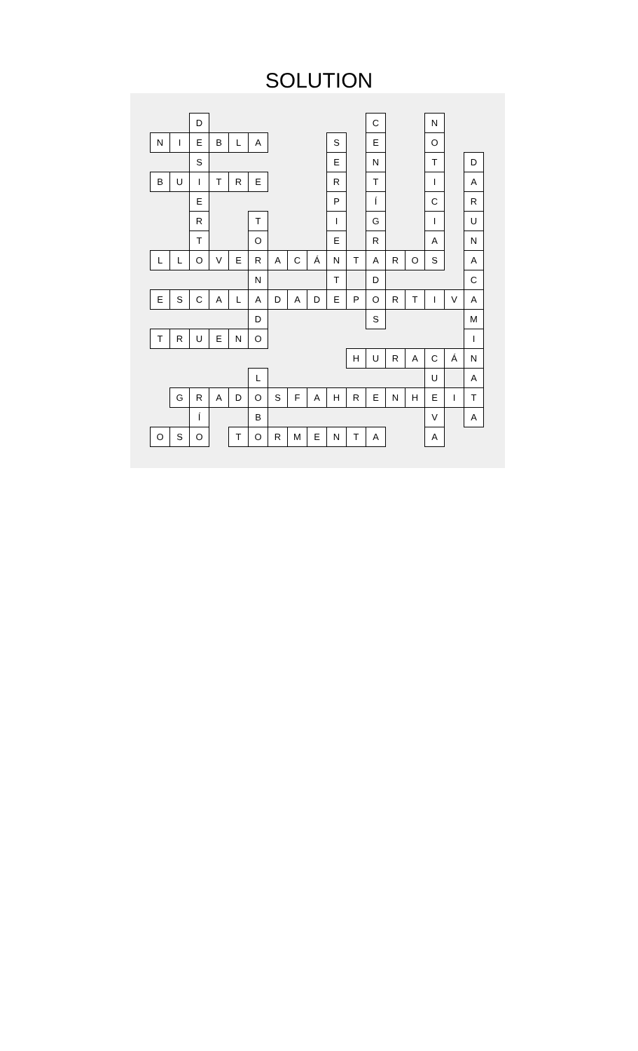SOLUTION
| | | D | | | | | | | | | C | | | N | | |
| N | I | E | B | L | A | | | | S | | E | | | O | | |
| | | S | | | | | | | E | | N | | | T | | D |
| B | U | I | T | R | E | | | | R | | T | | | I | | A |
| | | E | | | | | | | P | | Í | | | C | | R |
| | | R | | | T | | | | I | | G | | | I | | U |
| | | T | | | O | | | | E | | R | | | A | | N |
| L | L | O | V | E | R | A | C | Á | N | T | A | R | O | S | | A |
| | | | | | N | | | | T | | D | | | | | C |
| E | S | C | A | L | A | D | A | D | E | P | O | R | T | I | V | A |
| | | | | | D | | | | | | S | | | | | M |
| T | R | U | E | N | O | | | | | | | | | | | I |
| | | | | | | | | | | H | U | R | A | C | Á | N |
| | | | | | L | | | | | | | | | U | | A |
| | G | R | A | D | O | S | F | A | H | R | E | N | H | E | I | T |
| | | Í | | | B | | | | | | | | | V | | A |
| O | S | O | | T | O | R | M | E | N | T | A | | | A | | |